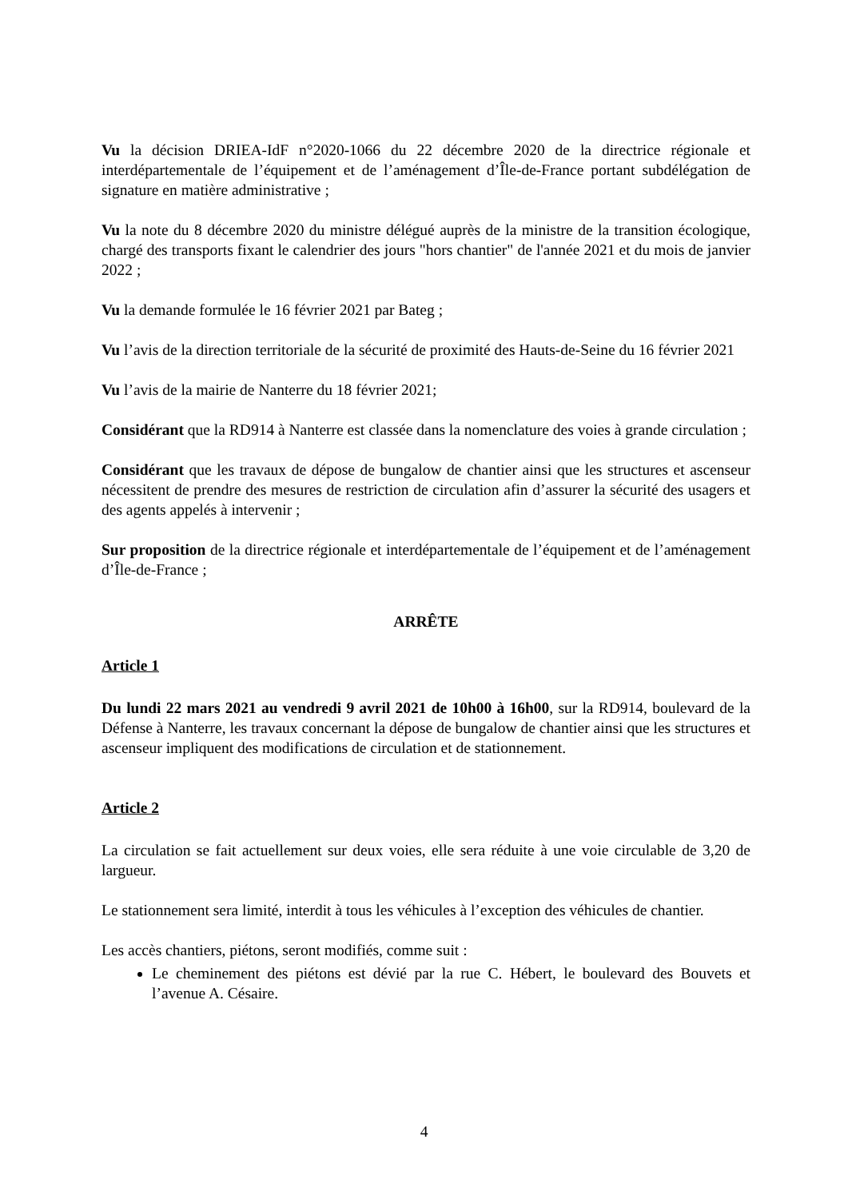Vu la décision DRIEA-IdF n°2020-1066 du 22 décembre 2020 de la directrice régionale et interdépartementale de l’équipement et de l’aménagement d’Île-de-France portant subdélégation de signature en matière administrative ;
Vu la note du 8 décembre 2020 du ministre délégué auprès de la ministre de la transition écologique, chargé des transports fixant le calendrier des jours "hors chantier" de l'année 2021 et du mois de janvier 2022 ;
Vu la demande formulée le 16 février 2021 par Bateg ;
Vu l’avis de la direction territoriale de la sécurité de proximité des Hauts-de-Seine du 16 février 2021
Vu l’avis de la mairie de Nanterre du 18 février 2021;
Considérant que la RD914 à Nanterre est classée dans la nomenclature des voies à grande circulation ;
Considérant que les travaux de dépose de bungalow de chantier ainsi que les structures et ascenseur nécessitent de prendre des mesures de restriction de circulation afin d’assurer la sécurité des usagers et des agents appelés à intervenir ;
Sur proposition de la directrice régionale et interdépartementale de l’équipement et de l’aménagement d’Île-de-France ;
ARRÊTE
Article 1
Du lundi 22 mars 2021 au vendredi 9 avril 2021 de 10h00 à 16h00, sur la RD914, boulevard de la Défense à Nanterre, les travaux concernant la dépose de bungalow de chantier ainsi que les structures et ascenseur impliquent des modifications de circulation et de stationnement.
Article 2
La circulation se fait actuellement sur deux voies, elle sera réduite à une voie circulable de 3,20 de largueur.
Le stationnement sera limité, interdit à tous les véhicules à l’exception des véhicules de chantier.
Les accès chantiers, piétons, seront modifiés, comme suit :
Le cheminement des piétons est dévié par la rue C. Hébert, le boulevard des Bouvets et l’avenue A. Césaire.
4